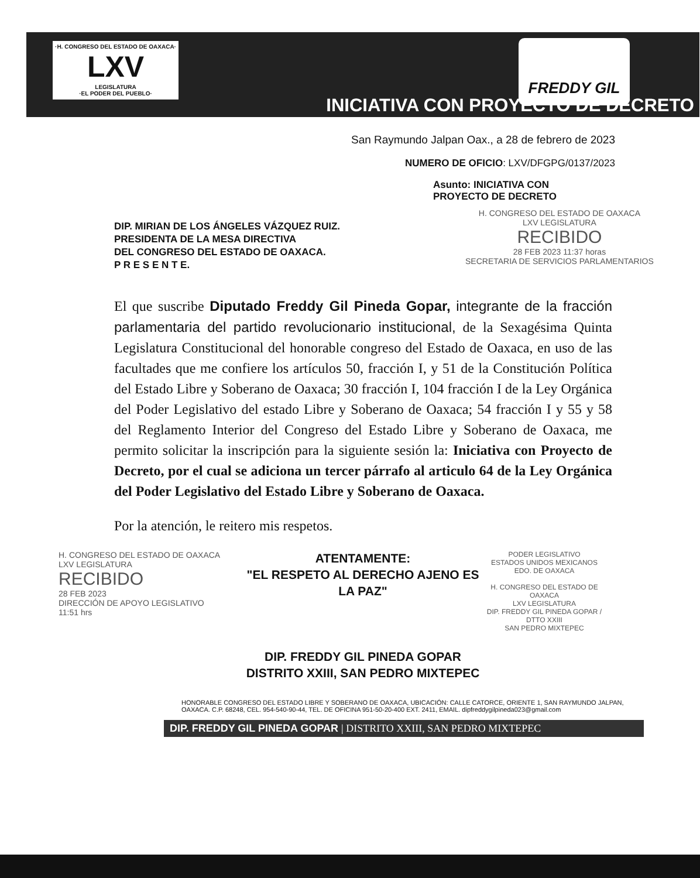·H. CONGRESO DEL ESTADO DE OAXACA·
LXV
LEGISLATURA
·EL PODER DEL PUEBLO·
FREDDY GIL
INICIATIVA CON PROYECTO DE DECRETO
San Raymundo Jalpan Oax., a 28 de febrero de 2023
NUMERO DE OFICIO: LXV/DFGPG/0137/2023
Asunto: INICIATIVA CON
PROYECTO DE DECRETO
DIP. MIRIAN DE LOS ÁNGELES VÁZQUEZ RUIZ.
PRESIDENTA DE LA MESA DIRECTIVA
DEL CONGRESO DEL ESTADO DE OAXACA.
P R E S E N T E.
H. CONGRESO DEL ESTADO DE OAXACA
LXV LEGISLATURA
RECIBIDO
28 FEB 2023 11:37 horas
SECRETARIA DE SERVICIOS PARLAMENTARIOS
El que suscribe Diputado Freddy Gil Pineda Gopar, integrante de la fracción parlamentaria del partido revolucionario institucional, de la Sexagésima Quinta Legislatura Constitucional del honorable congreso del Estado de Oaxaca, en uso de las facultades que me confiere los artículos 50, fracción I, y 51 de la Constitución Política del Estado Libre y Soberano de Oaxaca; 30 fracción I, 104 fracción I de la Ley Orgánica del Poder Legislativo del estado Libre y Soberano de Oaxaca; 54 fracción I y 55 y 58 del Reglamento Interior del Congreso del Estado Libre y Soberano de Oaxaca, me permito solicitar la inscripción para la siguiente sesión la: Iniciativa con Proyecto de Decreto, por el cual se adiciona un tercer párrafo al articulo 64 de la Ley Orgánica del Poder Legislativo del Estado Libre y Soberano de Oaxaca.
Por la atención, le reitero mis respetos.
H. CONGRESO DEL ESTADO DE OAXACA
LXV LEGISLATURA
RECIBIDO
28 FEB 2023
DIRECCIÓN DE APOYO LEGISLATIVO
11:51 hrs
ATENTAMENTE:
"EL RESPETO AL DERECHO AJENO ES LA PAZ"
DIP. FREDDY GIL PINEDA GOPAR
DISTRITO XXIII, SAN PEDRO MIXTEPEC
PODER LEGISLATIVO
ESTADOS UNIDOS MEXICANOS
EDO. DE OAXACA
H. CONGRESO DEL ESTADO DE OAXACA
LXV LEGISLATURA
DIP. FREDDY GIL PINEDA GOPAR / DTTO XXIII
SAN PEDRO MIXTEPEC
HONORABLE CONGRESO DEL ESTADO LIBRE Y SOBERANO DE OAXACA, UBICACIÓN: CALLE CATORCE, ORIENTE 1, SAN RAYMUNDO JALPAN, OAXACA. C.P. 68248, CEL. 954-540-90-44, TEL. DE OFICINA 951-50-20-400 EXT. 2411, EMAIL. dipfreddygilpineda023@gmail.com
DIP. FREDDY GIL PINEDA GOPAR | DISTRITO XXIII, SAN PEDRO MIXTEPEC